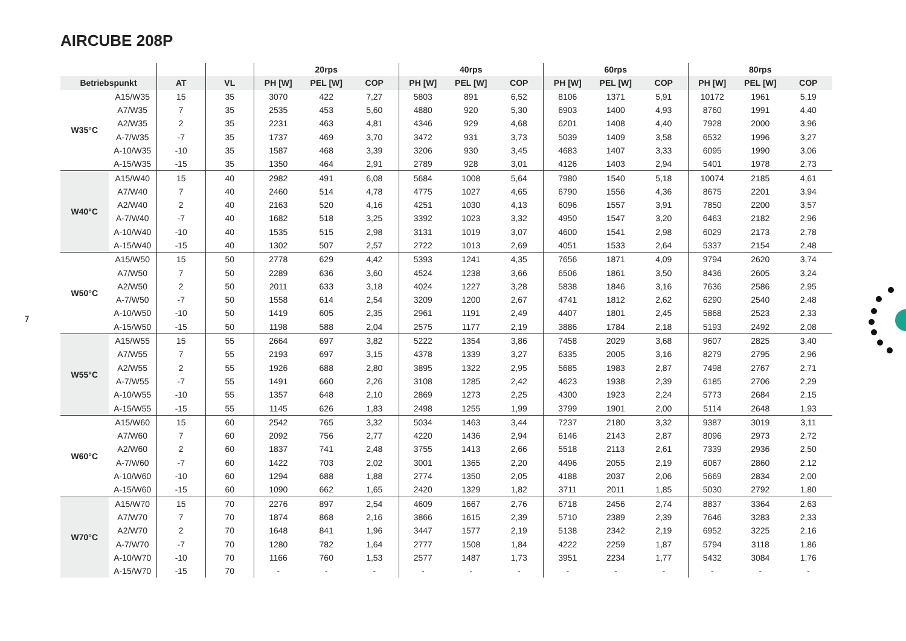AIRCUBE 208P
7
| | | | | 20rps | | | 40rps | | | 60rps | | | 80rps | | |
| --- | --- | --- | --- | --- | --- | --- | --- | --- | --- | --- | --- | --- | --- | --- | --- |
| Betriebspunkt | | AT | VL | PH [W] | PEL [W] | COP | PH [W] | PEL [W] | COP | PH [W] | PEL [W] | COP | PH [W] | PEL [W] | COP |
| W35°C | A15/W35 | 15 | 35 | 3070 | 422 | 7,27 | 5803 | 891 | 6,52 | 8106 | 1371 | 5,91 | 10172 | 1961 | 5,19 |
| | A7/W35 | 7 | 35 | 2535 | 453 | 5,60 | 4880 | 920 | 5,30 | 6903 | 1400 | 4,93 | 8760 | 1991 | 4,40 |
| | A2/W35 | 2 | 35 | 2231 | 463 | 4,81 | 4346 | 929 | 4,68 | 6201 | 1408 | 4,40 | 7928 | 2000 | 3,96 |
| | A-7/W35 | -7 | 35 | 1737 | 469 | 3,70 | 3472 | 931 | 3,73 | 5039 | 1409 | 3,58 | 6532 | 1996 | 3,27 |
| | A-10/W35 | -10 | 35 | 1587 | 468 | 3,39 | 3206 | 930 | 3,45 | 4683 | 1407 | 3,33 | 6095 | 1990 | 3,06 |
| | A-15/W35 | -15 | 35 | 1350 | 464 | 2,91 | 2789 | 928 | 3,01 | 4126 | 1403 | 2,94 | 5401 | 1978 | 2,73 |
| W40°C | A15/W40 | 15 | 40 | 2982 | 491 | 6,08 | 5684 | 1008 | 5,64 | 7980 | 1540 | 5,18 | 10074 | 2185 | 4,61 |
| | A7/W40 | 7 | 40 | 2460 | 514 | 4,78 | 4775 | 1027 | 4,65 | 6790 | 1556 | 4,36 | 8675 | 2201 | 3,94 |
| | A2/W40 | 2 | 40 | 2163 | 520 | 4,16 | 4251 | 1030 | 4,13 | 6096 | 1557 | 3,91 | 7850 | 2200 | 3,57 |
| | A-7/W40 | -7 | 40 | 1682 | 518 | 3,25 | 3392 | 1023 | 3,32 | 4950 | 1547 | 3,20 | 6463 | 2182 | 2,96 |
| | A-10/W40 | -10 | 40 | 1535 | 515 | 2,98 | 3131 | 1019 | 3,07 | 4600 | 1541 | 2,98 | 6029 | 2173 | 2,78 |
| | A-15/W40 | -15 | 40 | 1302 | 507 | 2,57 | 2722 | 1013 | 2,69 | 4051 | 1533 | 2,64 | 5337 | 2154 | 2,48 |
| W50°C | A15/W50 | 15 | 50 | 2778 | 629 | 4,42 | 5393 | 1241 | 4,35 | 7656 | 1871 | 4,09 | 9794 | 2620 | 3,74 |
| | A7/W50 | 7 | 50 | 2289 | 636 | 3,60 | 4524 | 1238 | 3,66 | 6506 | 1861 | 3,50 | 8436 | 2605 | 3,24 |
| | A2/W50 | 2 | 50 | 2011 | 633 | 3,18 | 4024 | 1227 | 3,28 | 5838 | 1846 | 3,16 | 7636 | 2586 | 2,95 |
| | A-7/W50 | -7 | 50 | 1558 | 614 | 2,54 | 3209 | 1200 | 2,67 | 4741 | 1812 | 2,62 | 6290 | 2540 | 2,48 |
| | A-10/W50 | -10 | 50 | 1419 | 605 | 2,35 | 2961 | 1191 | 2,49 | 4407 | 1801 | 2,45 | 5868 | 2523 | 2,33 |
| | A-15/W50 | -15 | 50 | 1198 | 588 | 2,04 | 2575 | 1177 | 2,19 | 3886 | 1784 | 2,18 | 5193 | 2492 | 2,08 |
| W55°C | A15/W55 | 15 | 55 | 2664 | 697 | 3,82 | 5222 | 1354 | 3,86 | 7458 | 2029 | 3,68 | 9607 | 2825 | 3,40 |
| | A7/W55 | 7 | 55 | 2193 | 697 | 3,15 | 4378 | 1339 | 3,27 | 6335 | 2005 | 3,16 | 8279 | 2795 | 2,96 |
| | A2/W55 | 2 | 55 | 1926 | 688 | 2,80 | 3895 | 1322 | 2,95 | 5685 | 1983 | 2,87 | 7498 | 2767 | 2,71 |
| | A-7/W55 | -7 | 55 | 1491 | 660 | 2,26 | 3108 | 1285 | 2,42 | 4623 | 1938 | 2,39 | 6185 | 2706 | 2,29 |
| | A-10/W55 | -10 | 55 | 1357 | 648 | 2,10 | 2869 | 1273 | 2,25 | 4300 | 1923 | 2,24 | 5773 | 2684 | 2,15 |
| | A-15/W55 | -15 | 55 | 1145 | 626 | 1,83 | 2498 | 1255 | 1,99 | 3799 | 1901 | 2,00 | 5114 | 2648 | 1,93 |
| W60°C | A15/W60 | 15 | 60 | 2542 | 765 | 3,32 | 5034 | 1463 | 3,44 | 7237 | 2180 | 3,32 | 9387 | 3019 | 3,11 |
| | A7/W60 | 7 | 60 | 2092 | 756 | 2,77 | 4220 | 1436 | 2,94 | 6146 | 2143 | 2,87 | 8096 | 2973 | 2,72 |
| | A2/W60 | 2 | 60 | 1837 | 741 | 2,48 | 3755 | 1413 | 2,66 | 5518 | 2113 | 2,61 | 7339 | 2936 | 2,50 |
| | A-7/W60 | -7 | 60 | 1422 | 703 | 2,02 | 3001 | 1365 | 2,20 | 4496 | 2055 | 2,19 | 6067 | 2860 | 2,12 |
| | A-10/W60 | -10 | 60 | 1294 | 688 | 1,88 | 2774 | 1350 | 2,05 | 4188 | 2037 | 2,06 | 5669 | 2834 | 2,00 |
| | A-15/W60 | -15 | 60 | 1090 | 662 | 1,65 | 2420 | 1329 | 1,82 | 3711 | 2011 | 1,85 | 5030 | 2792 | 1,80 |
| W70°C | A15/W70 | 15 | 70 | 2276 | 897 | 2,54 | 4609 | 1667 | 2,76 | 6718 | 2456 | 2,74 | 8837 | 3364 | 2,63 |
| | A7/W70 | 7 | 70 | 1874 | 868 | 2,16 | 3866 | 1615 | 2,39 | 5710 | 2389 | 2,39 | 7646 | 3283 | 2,33 |
| | A2/W70 | 2 | 70 | 1648 | 841 | 1,96 | 3447 | 1577 | 2,19 | 5138 | 2342 | 2,19 | 6952 | 3225 | 2,16 |
| | A-7/W70 | -7 | 70 | 1280 | 782 | 1,64 | 2777 | 1508 | 1,84 | 4222 | 2259 | 1,87 | 5794 | 3118 | 1,86 |
| | A-10/W70 | -10 | 70 | 1166 | 760 | 1,53 | 2577 | 1487 | 1,73 | 3951 | 2234 | 1,77 | 5432 | 3084 | 1,76 |
| | A-15/W70 | -15 | 70 | - | - | - | - | - | - | - | - | - | - | - | - |